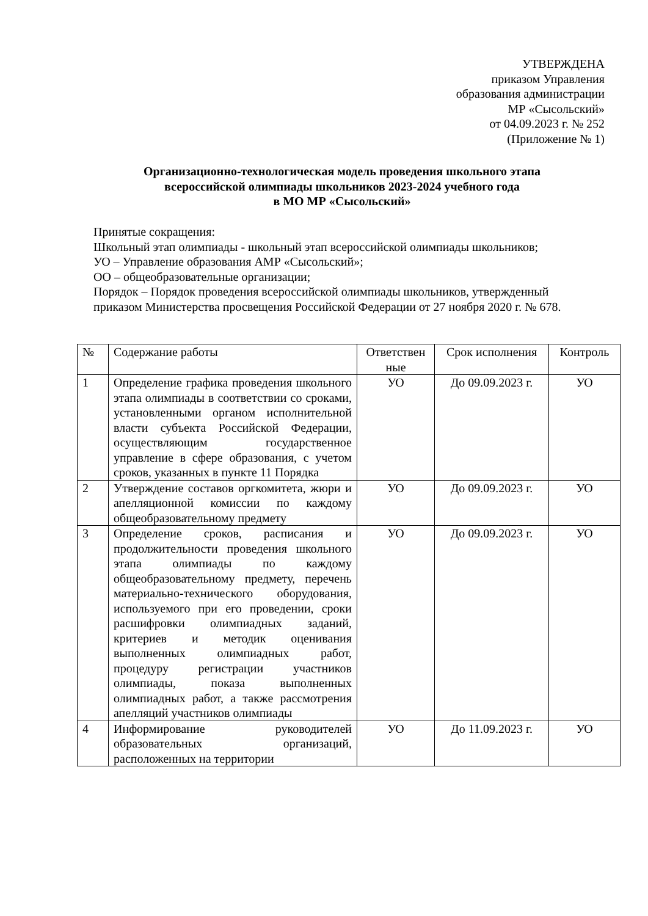УТВЕРЖДЕНА
приказом Управления
образования администрации
МР «Сысольский»
от 04.09.2023 г. № 252
(Приложение № 1)
Организационно-технологическая модель проведения школьного этапа
всероссийской олимпиады школьников 2023-2024 учебного года
в МО МР «Сысольский»
Принятые сокращения:
Школьный этап олимпиады - школьный этап всероссийской олимпиады школьников;
УО – Управление образования АМР «Сысольский»;
ОО – общеобразовательные организации;
Порядок – Порядок проведения всероссийской олимпиады школьников, утвержденный приказом Министерства просвещения Российской Федерации от 27 ноября 2020 г. № 678.
| № | Содержание работы | Ответствен ные | Срок исполнения | Контроль |
| --- | --- | --- | --- | --- |
| 1 | Определение графика проведения школьного этапа олимпиады в соответствии со сроками, установленными органом исполнительной власти субъекта Российской Федерации, осуществляющим государственное управление в сфере образования, с учетом сроков, указанных в пункте 11 Порядка | УО | До 09.09.2023 г. | УО |
| 2 | Утверждение составов оргкомитета, жюри и апелляционной комиссии по каждому общеобразовательному предмету | УО | До 09.09.2023 г. | УО |
| 3 | Определение сроков, расписания и продолжительности проведения школьного этапа олимпиады по каждому общеобразовательному предмету, перечень материально-технического оборудования, используемого при его проведении, сроки расшифровки олимпиадных заданий, критериев и методик оценивания выполненных олимпиадных работ, процедуру регистрации участников олимпиады, показа выполненных олимпиадных работ, а также рассмотрения апелляций участников олимпиады | УО | До 09.09.2023 г. | УО |
| 4 | Информирование руководителей образовательных организаций, расположенных на территории | УО | До 11.09.2023 г. | УО |